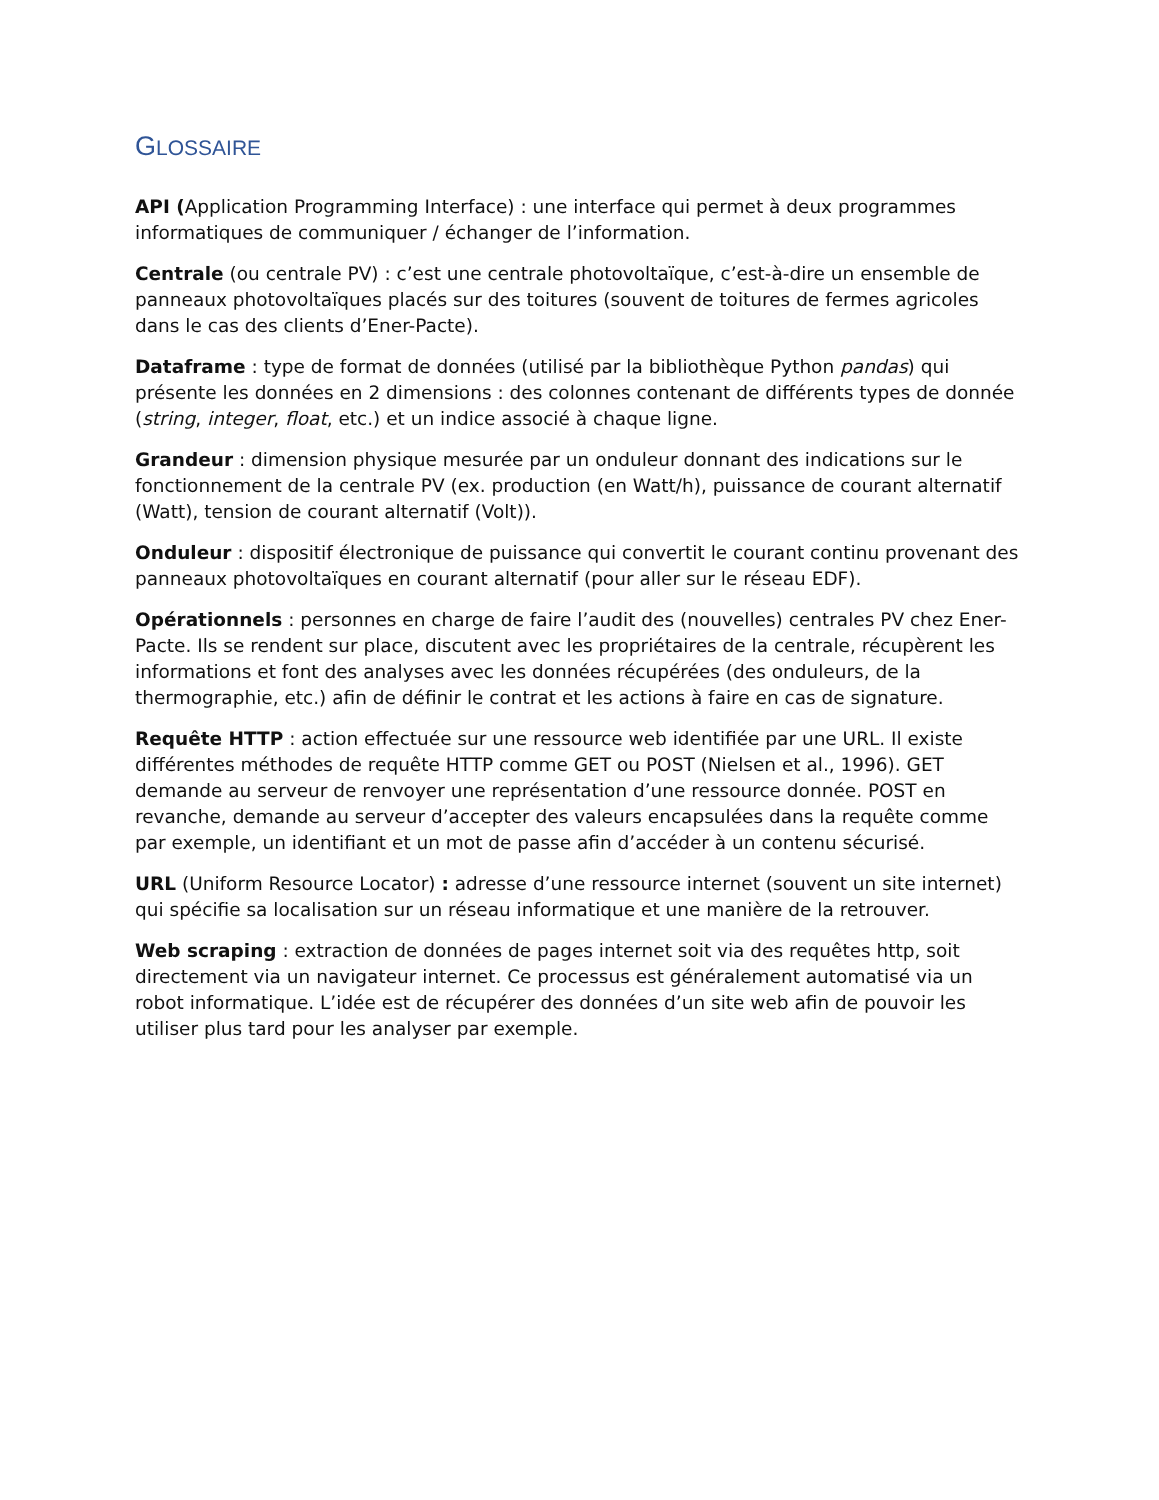GLOSSAIRE
API (Application Programming Interface) : une interface qui permet à deux programmes informatiques de communiquer / échanger de l’information.
Centrale (ou centrale PV) : c’est une centrale photovoltaïque, c’est-à-dire un ensemble de panneaux photovoltaïques placés sur des toitures (souvent de toitures de fermes agricoles dans le cas des clients d’Ener-Pacte).
Dataframe : type de format de données (utilisé par la bibliothèque Python pandas) qui présente les données en 2 dimensions : des colonnes contenant de différents types de donnée (string, integer, float, etc.) et un indice associé à chaque ligne.
Grandeur : dimension physique mesurée par un onduleur donnant des indications sur le fonctionnement de la centrale PV (ex. production (en Watt/h), puissance de courant alternatif (Watt), tension de courant alternatif (Volt)).
Onduleur : dispositif électronique de puissance qui convertit le courant continu provenant des panneaux photovoltaïques en courant alternatif (pour aller sur le réseau EDF).
Opérationnels : personnes en charge de faire l’audit des (nouvelles) centrales PV chez Ener-Pacte. Ils se rendent sur place, discutent avec les propriétaires de la centrale, récupèrent les informations et font des analyses avec les données récupérées (des onduleurs, de la thermographie, etc.) afin de définir le contrat et les actions à faire en cas de signature.
Requête HTTP : action effectuée sur une ressource web identifiée par une URL. Il existe différentes méthodes de requête HTTP comme GET ou POST (Nielsen et al., 1996). GET demande au serveur de renvoyer une représentation d’une ressource donnée. POST en revanche, demande au serveur d’accepter des valeurs encapsulées dans la requête comme par exemple, un identifiant et un mot de passe afin d’accéder à un contenu sécurisé.
URL (Uniform Resource Locator) : adresse d’une ressource internet (souvent un site internet) qui spécifie sa localisation sur un réseau informatique et une manière de la retrouver.
Web scraping : extraction de données de pages internet soit via des requêtes http, soit directement via un navigateur internet. Ce processus est généralement automatisé via un robot informatique. L’idée est de récupérer des données d’un site web afin de pouvoir les utiliser plus tard pour les analyser par exemple.